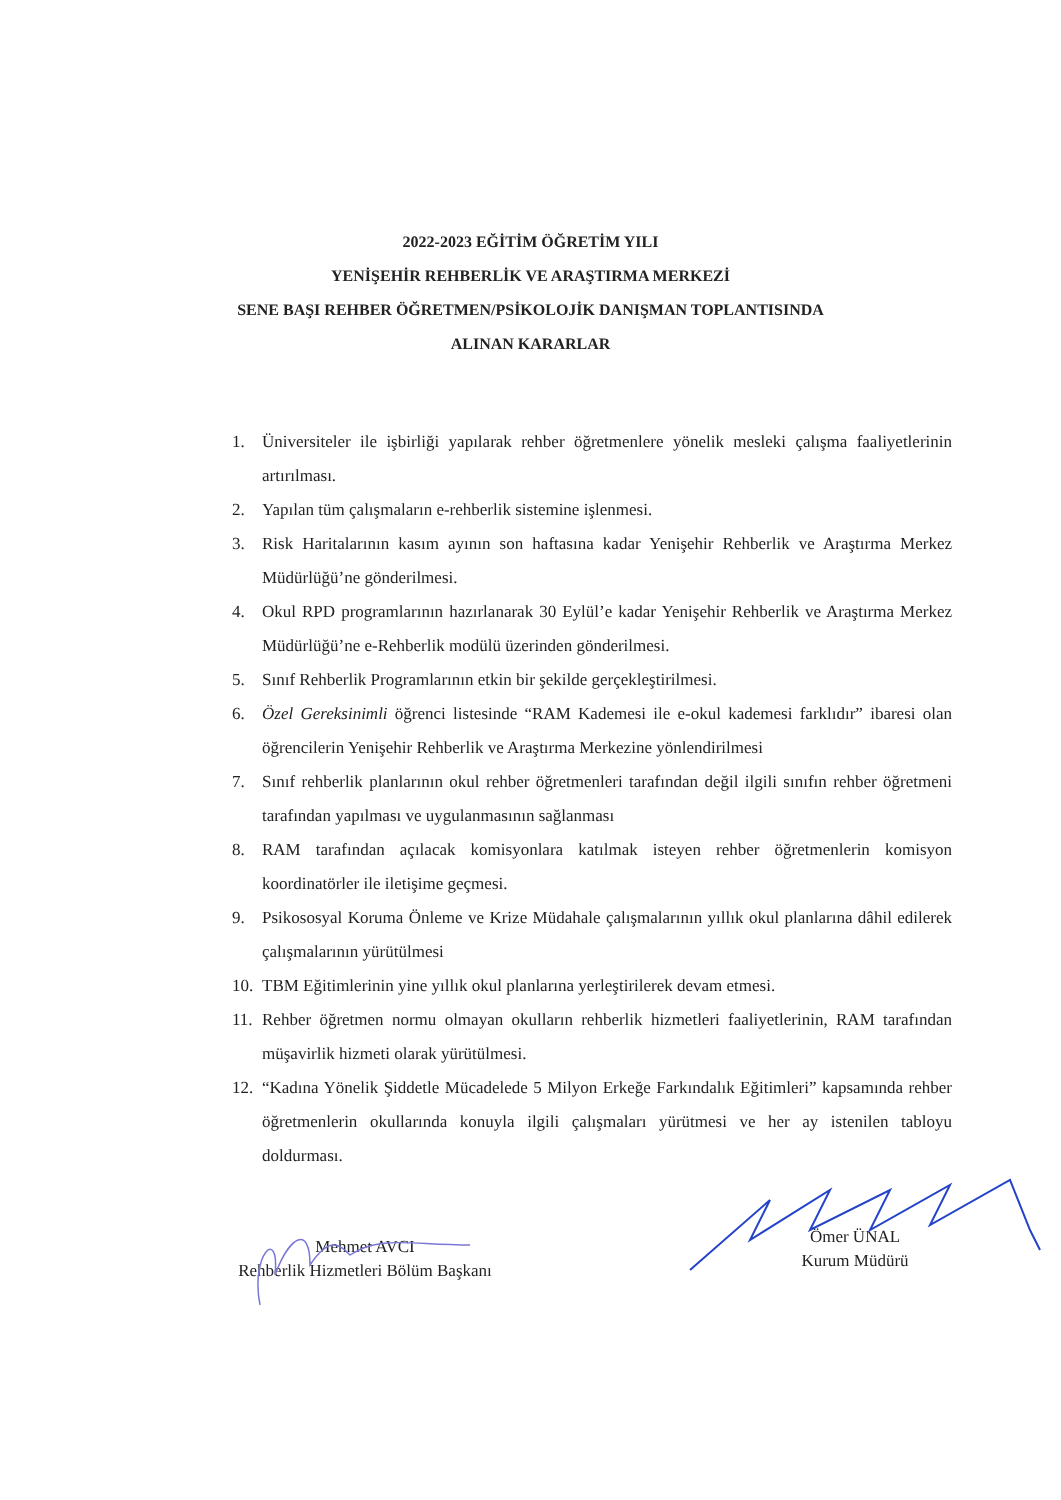2022-2023 EĞİTİM ÖĞRETİM YILI
YENİŞEHİR REHBERLİK VE ARAŞTIRMA MERKEZİ
SENE BAŞI REHBER ÖĞRETMEN/PSİKOLOJİK DANIŞMAN TOPLANTISINDA
ALINAN KARARLAR
1. Üniversiteler ile işbirliği yapılarak rehber öğretmenlere yönelik mesleki çalışma faaliyetlerinin artırılması.
2. Yapılan tüm çalışmaların e-rehberlik sistemine işlenmesi.
3. Risk Haritalarının kasım ayının son haftasına kadar Yenişehir Rehberlik ve Araştırma Merkez Müdürlüğü’ne gönderilmesi.
4. Okul RPD programlarının hazırlanarak 30 Eylül’e kadar Yenişehir Rehberlik ve Araştırma Merkez Müdürlüğü’ne e-Rehberlik modülü üzerinden gönderilmesi.
5. Sınıf Rehberlik Programlarının etkin bir şekilde gerçekleştirilmesi.
6. Özel Gereksinimli öğrenci listesinde “RAM Kademesi ile e-okul kademesi farklıdır” ibaresi olan öğrencilerin Yenişehir Rehberlik ve Araştırma Merkezine yönlendirilmesi
7. Sınıf rehberlik planlarının okul rehber öğretmenleri tarafından değil ilgili sınıfın rehber öğretmeni tarafından yapılması ve uygulanmasının sağlanması
8. RAM tarafından açılacak komisyonlara katılmak isteyen rehber öğretmenlerin komisyon koordinatörler ile iletişime geçmesi.
9. Psikososyal Koruma Önleme ve Krize Müdahale çalışmalarının yıllık okul planlarına dâhil edilerek çalışmalarının yürütülmesi
10. TBM Eğitimlerinin yine yıllık okul planlarına yerleştirilerek devam etmesi.
11. Rehber öğretmen normu olmayan okulların rehberlik hizmetleri faaliyetlerinin, RAM tarafından müşavirlik hizmeti olarak yürütülmesi.
12. “Kadına Yönelik Şiddetle Mücadelede 5 Milyon Erkeğe Farkındalık Eğitimleri” kapsamında rehber öğretmenlerin okullarında konuyla ilgili çalışmaları yürütmesi ve her ay istenilen tabloyu doldurması.
Mehmet AVCI
Rehberlik Hizmetleri Bölüm Başkanı
Ömer ÜNAL
Kurum Müdürü